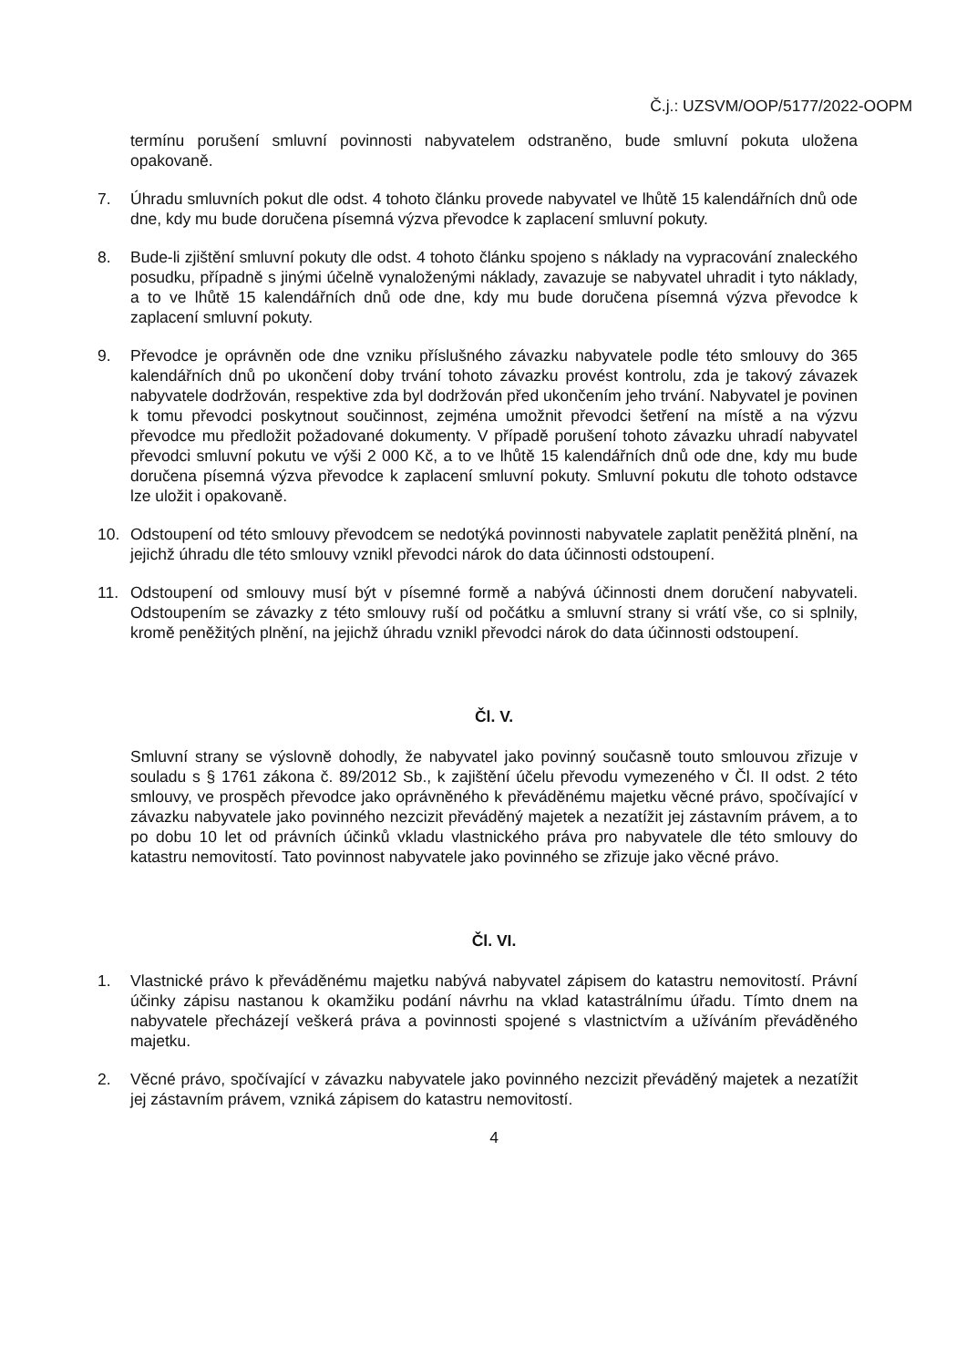Č.j.: UZSVM/OOP/5177/2022-OOPM
termínu porušení smluvní povinnosti nabyvatelem odstraněno, bude smluvní pokuta uložena opakovaně.
7. Úhradu smluvních pokut dle odst. 4 tohoto článku provede nabyvatel ve lhůtě 15 kalendářních dnů ode dne, kdy mu bude doručena písemná výzva převodce k zaplacení smluvní pokuty.
8. Bude-li zjištění smluvní pokuty dle odst. 4 tohoto článku spojeno s náklady na vypracování znaleckého posudku, případně s jinými účelně vynaloženými náklady, zavazuje se nabyvatel uhradit i tyto náklady, a to ve lhůtě 15 kalendářních dnů ode dne, kdy mu bude doručena písemná výzva převodce k zaplacení smluvní pokuty.
9. Převodce je oprávněn ode dne vzniku příslušného závazku nabyvatele podle této smlouvy do 365 kalendářních dnů po ukončení doby trvání tohoto závazku provést kontrolu, zda je takový závazek nabyvatele dodržován, respektive zda byl dodržován před ukončením jeho trvání. Nabyvatel je povinen k tomu převodci poskytnout součinnost, zejména umožnit převodci šetření na místě a na výzvu převodce mu předložit požadované dokumenty. V případě porušení tohoto závazku uhradí nabyvatel převodci smluvní pokutu ve výši 2 000 Kč, a to ve lhůtě 15 kalendářních dnů ode dne, kdy mu bude doručena písemná výzva převodce k zaplacení smluvní pokuty. Smluvní pokutu dle tohoto odstavce lze uložit i opakovaně.
10. Odstoupení od této smlouvy převodcem se nedotýká povinnosti nabyvatele zaplatit peněžitá plnění, na jejichž úhradu dle této smlouvy vznikl převodci nárok do data účinnosti odstoupení.
11. Odstoupení od smlouvy musí být v písemné formě a nabývá účinnosti dnem doručení nabyvateli. Odstoupením se závazky z této smlouvy ruší od počátku a smluvní strany si vrátí vše, co si splnily, kromě peněžitých plnění, na jejichž úhradu vznikl převodci nárok do data účinnosti odstoupení.
Čl. V.
Smluvní strany se výslovně dohodly, že nabyvatel jako povinný současně touto smlouvou zřizuje v souladu s § 1761 zákona č. 89/2012 Sb., k zajištění účelu převodu vymezeného v Čl. II odst. 2 této smlouvy, ve prospěch převodce jako oprávněného k převáděnému majetku věcné právo, spočívající v závazku nabyvatele jako povinného nezcizit převáděný majetek a nezatížit jej zástavním právem, a to po dobu 10 let od právních účinků vkladu vlastnického práva pro nabyvatele dle této smlouvy do katastru nemovitostí. Tato povinnost nabyvatele jako povinného se zřizuje jako věcné právo.
Čl. VI.
1. Vlastnické právo k převáděnému majetku nabývá nabyvatel zápisem do katastru nemovitostí. Právní účinky zápisu nastanou k okamžiku podání návrhu na vklad katastrálnímu úřadu. Tímto dnem na nabyvatele přecházejí veškerá práva a povinnosti spojené s vlastnictvím a užíváním převáděného majetku.
2. Věcné právo, spočívající v závazku nabyvatele jako povinného nezcizit převáděný majetek a nezatížit jej zástavním právem, vzniká zápisem do katastru nemovitostí.
4